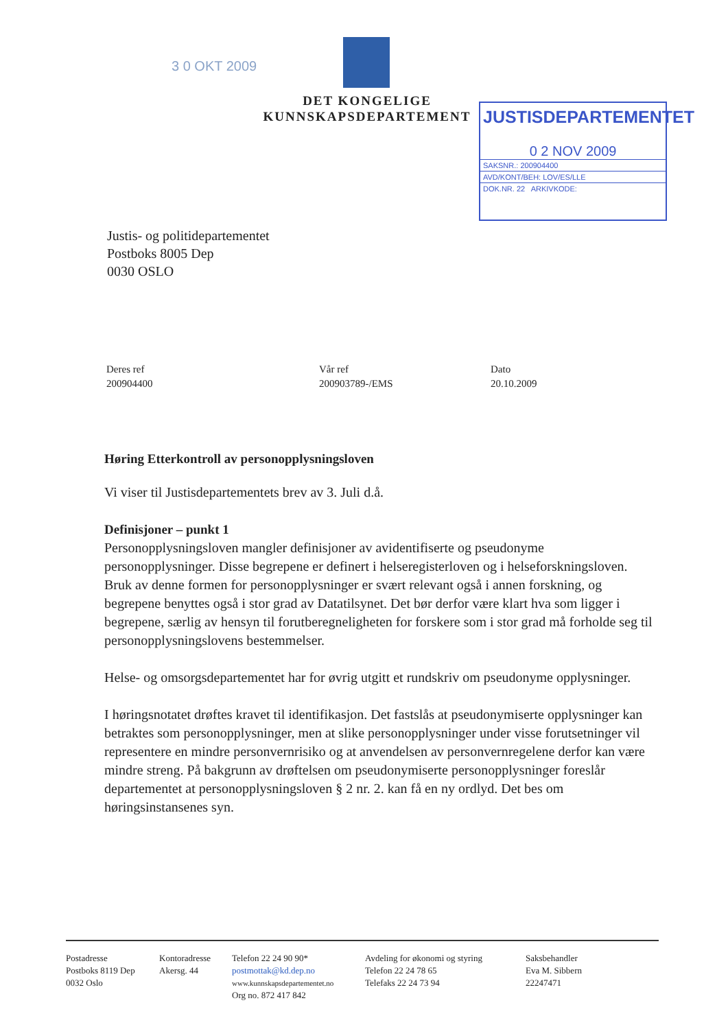3 0 OKT 2009
DET KONGELIGE
KUNNSKAPSDEPARTEMENT
JUSTISDEPARTEMENTET
0 2 NOV 2009
SAKSNR.: 200904400
AVD/KONT/BEH: LOV/ES/LLE
DOK.NR. 22 ARKIVKODE:
Justis- og politidepartementet
Postboks 8005 Dep
0030 OSLO
Deres ref
200904400
Vår ref
200903789-/EMS
Dato
20.10.2009
Høring Etterkontroll av personopplysningsloven
Vi viser til Justisdepartementets brev av 3. Juli d.å.
Definisjoner – punkt 1
Personopplysningsloven mangler definisjoner av avidentifiserte og pseudonyme personopplysninger. Disse begrepene er definert i helseregisterloven og i helseforskningsloven. Bruk av denne formen for personopplysninger er svært relevant også i annen forskning, og begrepene benyttes også i stor grad av Datatilsynet. Det bør derfor være klart hva som ligger i begrepene, særlig av hensyn til forutberegneligheten for forskere som i stor grad må forholde seg til personopplysningslovens bestemmelser.
Helse- og omsorgsdepartementet har for øvrig utgitt et rundskriv om pseudonyme opplysninger.
I høringsnotatet drøftes kravet til identifikasjon. Det fastslås at pseudonymiserte opplysninger kan betraktes som personopplysninger, men at slike personopplysninger under visse forutsetninger vil representere en mindre personvernrisiko og at anvendelsen av personvernregelene derfor kan være mindre streng. På bakgrunn av drøftelsen om pseudonymiserte personopplysninger foreslår departementet at personopplysningsloven § 2 nr. 2. kan få en ny ordlyd. Det bes om høringsinstansenes syn.
Postadresse
Postboks 8119 Dep
0032 Oslo
Kontoradresse
Akersg. 44
Telefon 22 24 90 90*
postmottak@kd.dep.no
www.kunnskapsdepartementet.no
Org no. 872 417 842
Avdeling for økonomi og styring
Telefon 22 24 78 65
Telefaks 22 24 73 94
Saksbehandler
Eva M. Sibbern
22247471